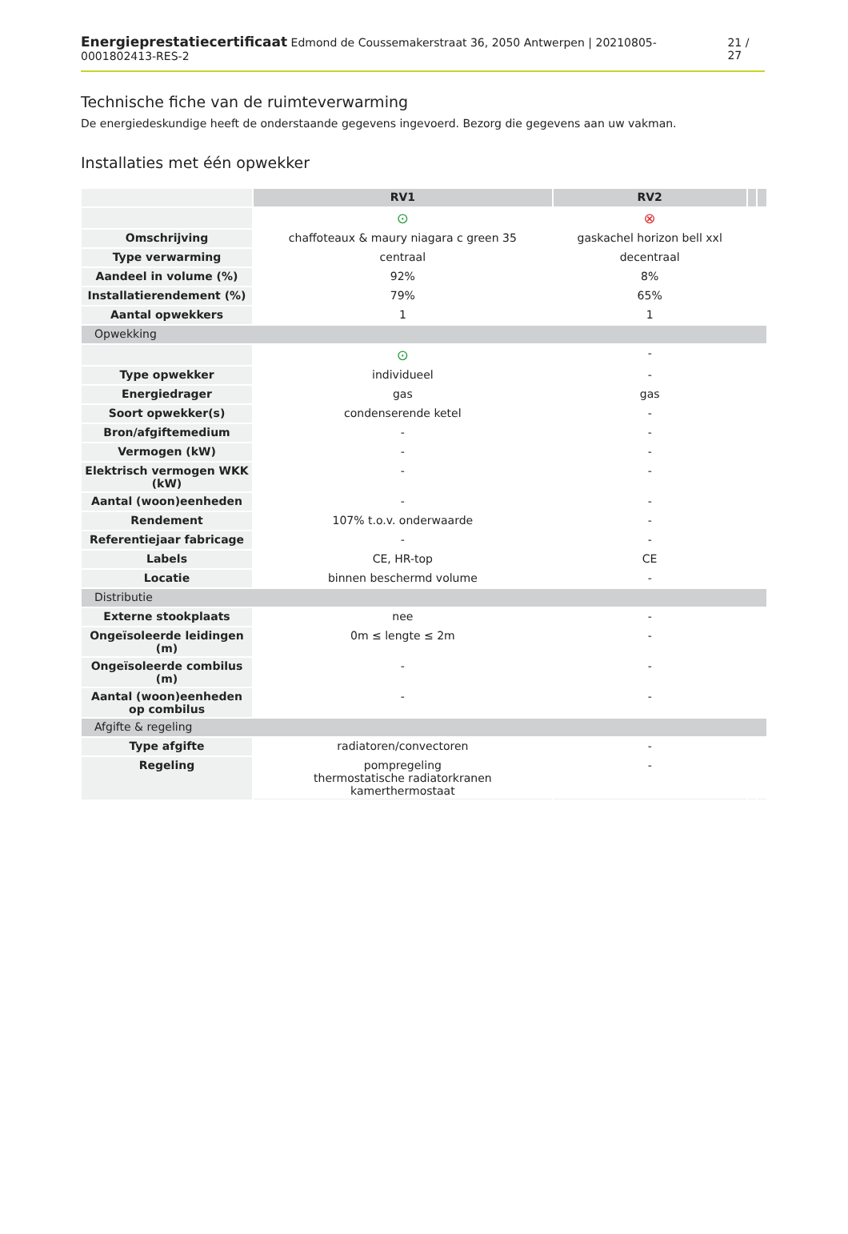Energieprestatiecertificaat Edmond de Coussemakerstraat 36, 2050 Antwerpen | 20210805-0001802413-RES-2 21 / 27
Technische fiche van de ruimteverwarming
De energiedeskundige heeft de onderstaande gegevens ingevoerd. Bezorg die gegevens aan uw vakman.
Installaties met één opwekker
| | RV1 | RV2 | | |
| --- | --- | --- | --- | --- |
| | ⊙ | ⊗ | | |
| Omschrijving | chaffoteaux & maury niagara c green 35 | gaskachel horizon bell xxl | | |
| Type verwarming | centraal | decentraal | | |
| Aandeel in volume (%) | 92% | 8% | | |
| Installatierendement (%) | 79% | 65% | | |
| Aantal opwekkers | 1 | 1 | | |
| Opwekking | | | | |
| | ⊙ | - | | |
| Type opwekker | individueel | - | | |
| Energiedrager | gas | gas | | |
| Soort opwekker(s) | condenserende ketel | - | | |
| Bron/afgiftemedium | - | - | | |
| Vermogen (kW) | - | - | | |
| Elektrisch vermogen WKK (kW) | - | - | | |
| Aantal (woon)eenheden | - | - | | |
| Rendement | 107% t.o.v. onderwaarde | - | | |
| Referentiejaar fabricage | - | - | | |
| Labels | CE, HR-top | CE | | |
| Locatie | binnen beschermd volume | - | | |
| Distributie | | | | |
| Externe stookplaats | nee | - | | |
| Ongeïsoleerde leidingen (m) | 0m ≤ lengte ≤ 2m | - | | |
| Ongeïsoleerde combilus (m) | - | - | | |
| Aantal (woon)eenheden op combilus | - | - | | |
| Afgifte & regeling | | | | |
| Type afgifte | radiatoren/convectoren | - | | |
| Regeling | pompregeling thermostatische radiatorkranen kamerthermostaat | - | | |